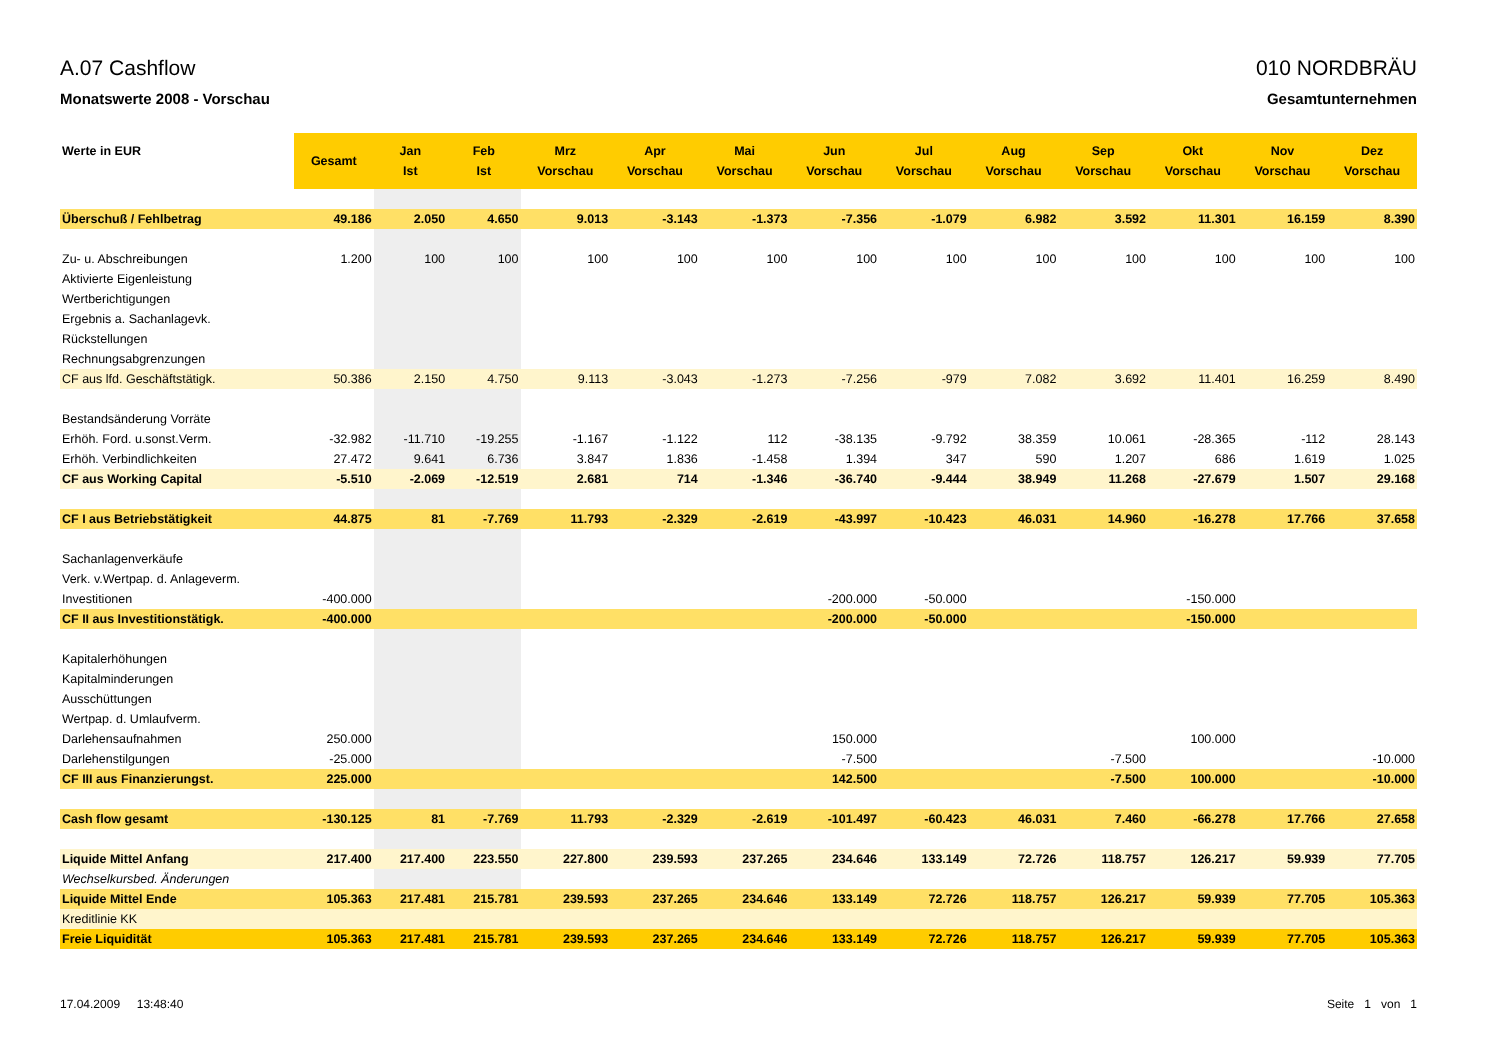A.07 Cashflow
Monatswerte 2008 - Vorschau
010 NORDBRÄU
Gesamtunternehmen
| Werte in EUR | Gesamt | Jan Ist | Feb Ist | Mrz Vorschau | Apr Vorschau | Mai Vorschau | Jun Vorschau | Jul Vorschau | Aug Vorschau | Sep Vorschau | Okt Vorschau | Nov Vorschau | Dez Vorschau |
| --- | --- | --- | --- | --- | --- | --- | --- | --- | --- | --- | --- | --- | --- |
| Überschuß / Fehlbetrag | 49.186 | 2.050 | 4.650 | 9.013 | -3.143 | -1.373 | -7.356 | -1.079 | 6.982 | 3.592 | 11.301 | 16.159 | 8.390 |
| Zu- u. Abschreibungen | 1.200 | 100 | 100 | 100 | 100 | 100 | 100 | 100 | 100 | 100 | 100 | 100 | 100 |
| Aktivierte Eigenleistung | | | | | | | | | | | | | |
| Wertberichtigungen | | | | | | | | | | | | | |
| Ergebnis a. Sachanlagevk. | | | | | | | | | | | | | |
| Rückstellungen | | | | | | | | | | | | | |
| Rechnungsabgrenzungen | | | | | | | | | | | | | |
| CF aus lfd. Geschäftstätigk. | 50.386 | 2.150 | 4.750 | 9.113 | -3.043 | -1.273 | -7.256 | -979 | 7.082 | 3.692 | 11.401 | 16.259 | 8.490 |
| Bestandsänderung Vorräte | | | | | | | | | | | | | |
| Erhöh. Ford. u.sonst.Verm. | -32.982 | -11.710 | -19.255 | -1.167 | -1.122 | 112 | -38.135 | -9.792 | 38.359 | 10.061 | -28.365 | -112 | 28.143 |
| Erhöh. Verbindlichkeiten | 27.472 | 9.641 | 6.736 | 3.847 | 1.836 | -1.458 | 1.394 | 347 | 590 | 1.207 | 686 | 1.619 | 1.025 |
| CF aus Working Capital | -5.510 | -2.069 | -12.519 | 2.681 | 714 | -1.346 | -36.740 | -9.444 | 38.949 | 11.268 | -27.679 | 1.507 | 29.168 |
| CF I aus Betriebstätigkeit | 44.875 | 81 | -7.769 | 11.793 | -2.329 | -2.619 | -43.997 | -10.423 | 46.031 | 14.960 | -16.278 | 17.766 | 37.658 |
| Sachanlagenverkäufe | | | | | | | | | | | | | |
| Verk. v.Wertpap. d. Anlageverm. | | | | | | | | | | | | | |
| Investitionen | -400.000 | | | | | | -200.000 | -50.000 | | | -150.000 | | |
| CF II aus Investitionstätigk. | -400.000 | | | | | | -200.000 | -50.000 | | | -150.000 | | |
| Kapitalerhöhungen | | | | | | | | | | | | | |
| Kapitalminderungen | | | | | | | | | | | | | |
| Ausschüttungen | | | | | | | | | | | | | |
| Wertpap. d. Umlaufverm. | | | | | | | | | | | | | |
| Darlehensaufnahmen | 250.000 | | | | | | 150.000 | | | | 100.000 | | |
| Darlehenstilgungen | -25.000 | | | | | | -7.500 | | | -7.500 | | | -10.000 |
| CF III aus Finanzierungst. | 225.000 | | | | | | 142.500 | | | -7.500 | 100.000 | | -10.000 |
| Cash flow gesamt | -130.125 | 81 | -7.769 | 11.793 | -2.329 | -2.619 | -101.497 | -60.423 | 46.031 | 7.460 | -66.278 | 17.766 | 27.658 |
| Liquide Mittel Anfang | 217.400 | 217.400 | 223.550 | 227.800 | 239.593 | 237.265 | 234.646 | 133.149 | 72.726 | 118.757 | 126.217 | 59.939 | 77.705 |
| Wechselkursbed. Änderungen | | | | | | | | | | | | | |
| Liquide Mittel Ende | 105.363 | 217.481 | 215.781 | 239.593 | 237.265 | 234.646 | 133.149 | 72.726 | 118.757 | 126.217 | 59.939 | 77.705 | 105.363 |
| Kreditlinie KK | | | | | | | | | | | | | |
| Freie Liquidität | 105.363 | 217.481 | 215.781 | 239.593 | 237.265 | 234.646 | 133.149 | 72.726 | 118.757 | 126.217 | 59.939 | 77.705 | 105.363 |
17.04.2009 13:48:40 Seite 1 von 1